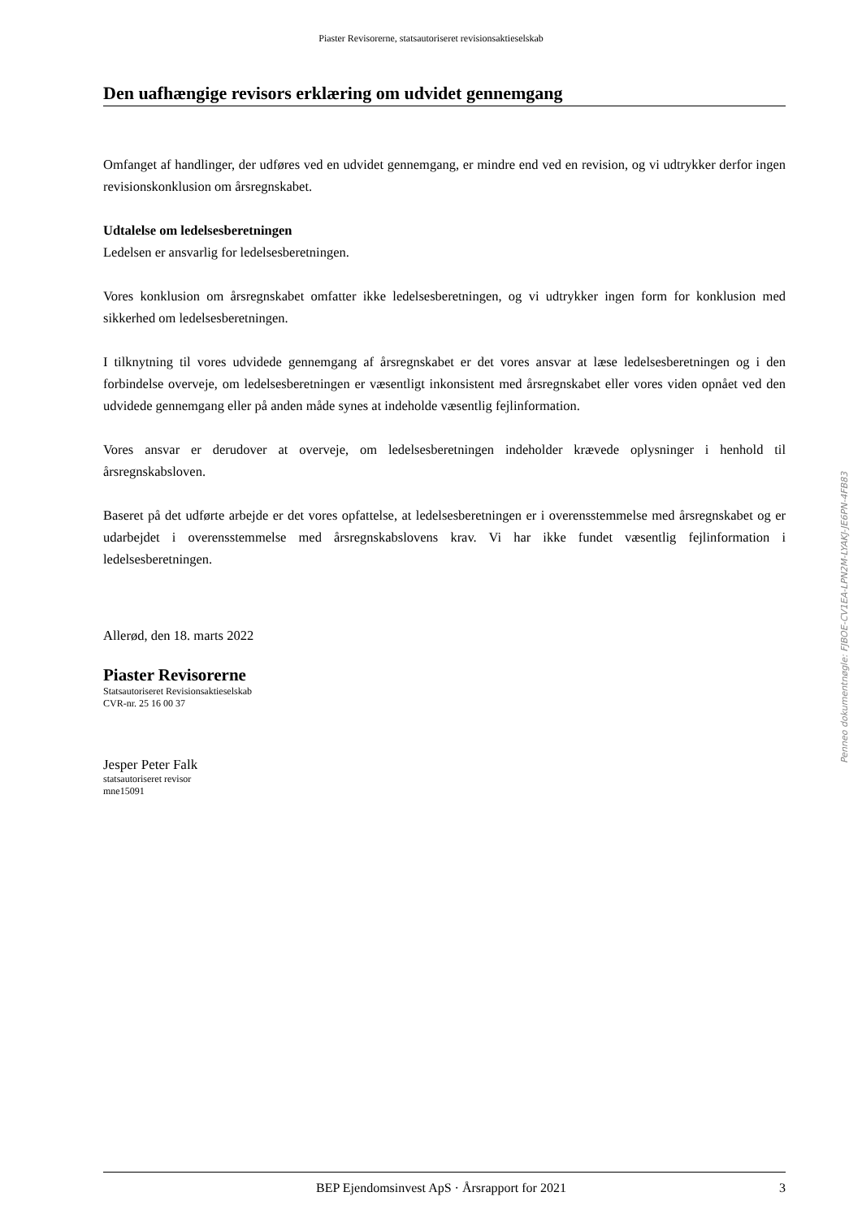Piaster Revisorerne, statsautoriseret revisionsaktieselskab
Den uafhængige revisors erklæring om udvidet gennemgang
Omfanget af handlinger, der udføres ved en udvidet gennemgang, er mindre end ved en revision, og vi udtrykker derfor ingen revisionskonklusion om årsregnskabet.
Udtalelse om ledelsesberetningen
Ledelsen er ansvarlig for ledelsesberetningen.
Vores konklusion om årsregnskabet omfatter ikke ledelsesberetningen, og vi udtrykker ingen form for konklusion med sikkerhed om ledelsesberetningen.
I tilknytning til vores udvidede gennemgang af årsregnskabet er det vores ansvar at læse ledelsesberetningen og i den forbindelse overveje, om ledelsesberetningen er væsentligt inkonsistent med årsregnskabet eller vores viden opnået ved den udvidede gennemgang eller på anden måde synes at indeholde væsentlig fejlinformation.
Vores ansvar er derudover at overveje, om ledelsesberetningen indeholder krævede oplysninger i henhold til årsregnskabsloven.
Baseret på det udførte arbejde er det vores opfattelse, at ledelsesberetningen er i overensstemmelse med årsregnskabet og er udarbejdet i overensstemmelse med årsregnskabslovens krav. Vi har ikke fundet væsentlig fejlinformation i ledelsesberetningen.
Allerød, den 18. marts 2022
Piaster Revisorerne
Statsautoriseret Revisionsaktieselskab
CVR-nr. 25 16 00 37
Jesper Peter Falk
statsautoriseret revisor
mne15091
Penneo dokumentnøgle: FJBOE-CV1EA-LPN2M-LYAKJ-JE6PN-4FB83
BEP Ejendomsinvest ApS · Årsrapport for 2021 3